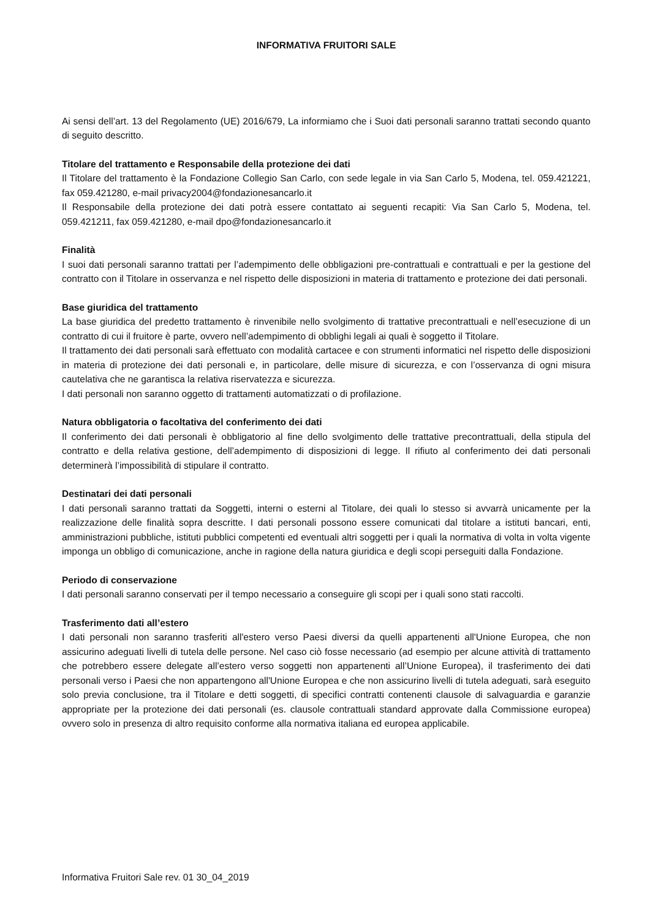INFORMATIVA FRUITORI SALE
Ai sensi dell’art. 13 del Regolamento (UE) 2016/679, La informiamo che i Suoi dati personali saranno trattati secondo quanto di seguito descritto.
Titolare del trattamento e Responsabile della protezione dei dati
Il Titolare del trattamento è la Fondazione Collegio San Carlo, con sede legale in via San Carlo 5, Modena, tel. 059.421221, fax 059.421280, e-mail privacy2004@fondazionesancarlo.it
Il Responsabile della protezione dei dati potrà essere contattato ai seguenti recapiti: Via San Carlo 5, Modena, tel. 059.421211, fax 059.421280, e-mail dpo@fondazionesancarlo.it
Finalità
I suoi dati personali saranno trattati per l’adempimento delle obbligazioni pre-contrattuali e contrattuali e per la gestione del contratto con il Titolare in osservanza e nel rispetto delle disposizioni in materia di trattamento e protezione dei dati personali.
Base giuridica del trattamento
La base giuridica del predetto trattamento è rinvenibile nello svolgimento di trattative precontrattuali e nell’esecuzione di un contratto di cui il fruitore è parte, ovvero nell’adempimento di obblighi legali ai quali è soggetto il Titolare.
Il trattamento dei dati personali sarà effettuato con modalità cartacee e con strumenti informatici nel rispetto delle disposizioni in materia di protezione dei dati personali e, in particolare, delle misure di sicurezza, e con l’osservanza di ogni misura cautelativa che ne garantisca la relativa riservatezza e sicurezza.
I dati personali non saranno oggetto di trattamenti automatizzati o di profilazione.
Natura obbligatoria o facoltativa del conferimento dei dati
Il conferimento dei dati personali è obbligatorio al fine dello svolgimento delle trattative precontrattuali, della stipula del contratto e della relativa gestione, dell’adempimento di disposizioni di legge. Il rifiuto al conferimento dei dati personali determinerà l’impossibilità di stipulare il contratto.
Destinatari dei dati personali
I dati personali saranno trattati da Soggetti, interni o esterni al Titolare, dei quali lo stesso si avvarrà unicamente per la realizzazione delle finalità sopra descritte. I dati personali possono essere comunicati dal titolare a istituti bancari, enti, amministrazioni pubbliche, istituti pubblici competenti ed eventuali altri soggetti per i quali la normativa di volta in volta vigente imponga un obbligo di comunicazione, anche in ragione della natura giuridica e degli scopi perseguiti dalla Fondazione.
Periodo di conservazione
I dati personali saranno conservati per il tempo necessario a conseguire gli scopi per i quali sono stati raccolti.
Trasferimento dati all’estero
I dati personali non saranno trasferiti all'estero verso Paesi diversi da quelli appartenenti all'Unione Europea, che non assicurino adeguati livelli di tutela delle persone. Nel caso ciò fosse necessario (ad esempio per alcune attività di trattamento che potrebbero essere delegate all’estero verso soggetti non appartenenti all’Unione Europea), il trasferimento dei dati personali verso i Paesi che non appartengono all'Unione Europea e che non assicurino livelli di tutela adeguati, sarà eseguito solo previa conclusione, tra il Titolare e detti soggetti, di specifici contratti contenenti clausole di salvaguardia e garanzie appropriate per la protezione dei dati personali (es. clausole contrattuali standard approvate dalla Commissione europea) ovvero solo in presenza di altro requisito conforme alla normativa italiana ed europea applicabile.
Informativa Fruitori Sale rev. 01 30_04_2019